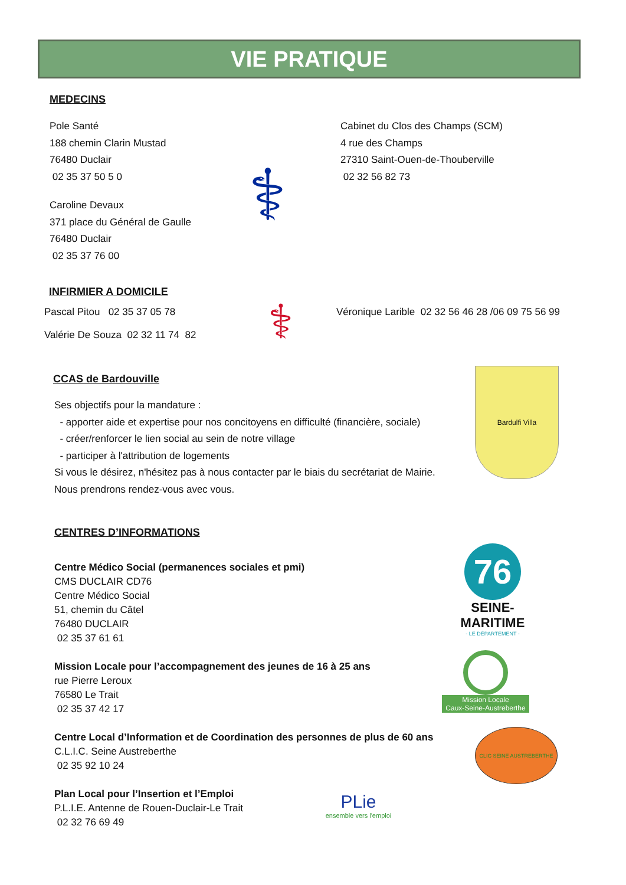VIE PRATIQUE
MEDECINS
Pole Santé
188 chemin Clarin Mustad
76480 Duclair
02 35 37 50 5 0
Caroline Devaux
371 place du Général de Gaulle
76480 Duclair
02 35 37 76 00
⚕
Cabinet du Clos des Champs (SCM)
4 rue des Champs
27310 Saint-Ouen-de-Thouberville
02 32 56 82 73
INFIRMIER A DOMICILE
Pascal Pitou 02 35 37 05 78
Valérie De Souza 02 32 11 74 82
⚕
Véronique Larible 02 32 56 46 28 /06 09 75 56 99
CCAS de Bardouville
Ses objectifs pour la mandature :
- apporter aide et expertise pour nos concitoyens en difficulté (financière, sociale)
- créer/renforcer le lien social au sein de notre village
- participer à l'attribution de logements
Si vous le désirez, n'hésitez pas à nous contacter par le biais du secrétariat de Mairie.
Nous prendrons rendez-vous avec vous.
Bardulfi Villa
CENTRES D’INFORMATIONS
Centre Médico Social (permanences sociales et pmi)
CMS DUCLAIR CD76
Centre Médico Social
51, chemin du Câtel
76480 DUCLAIR
02 35 37 61 61
Mission Locale pour l’accompagnement des jeunes de 16 à 25 ans
rue Pierre Leroux
76580 Le Trait
02 35 37 42 17
Centre Local d’Information et de Coordination des personnes de plus de 60 ans
C.L.I.C. Seine Austreberthe
02 35 92 10 24
Plan Local pour l’Insertion et l’Emploi
P.L.I.E. Antenne de Rouen-Duclair-Le Trait
02 32 76 69 49
76
SEINE-MARITIME
- LE DÉPARTEMENT -
Mission Locale
Caux-Seine-Austreberthe
CLIC SEINE AUSTREBERTHE
PLie
ensemble vers l'emploi